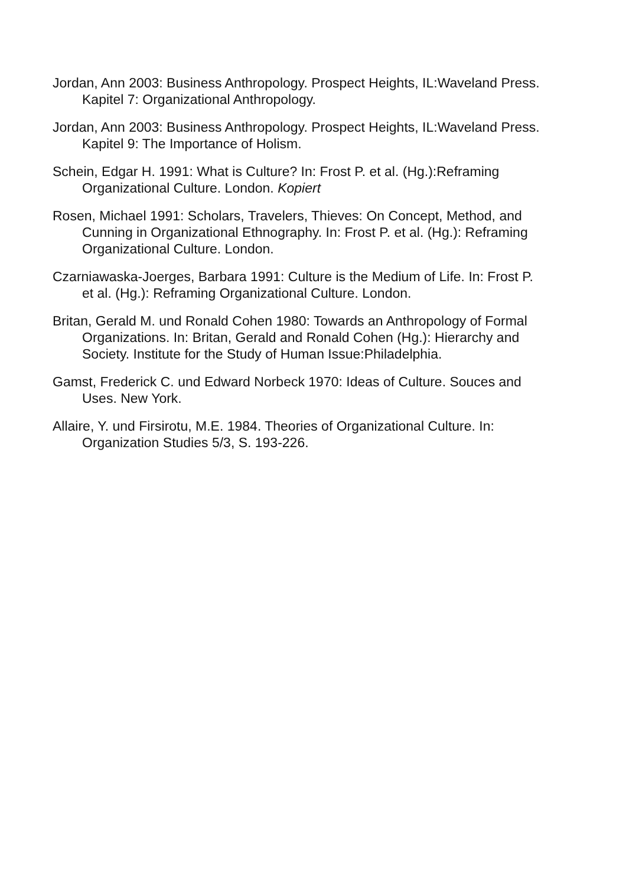Jordan, Ann 2003: Business Anthropology. Prospect Heights, IL:Waveland Press. Kapitel 7: Organizational Anthropology.
Jordan, Ann 2003: Business Anthropology. Prospect Heights, IL:Waveland Press. Kapitel 9: The Importance of Holism.
Schein, Edgar H. 1991: What is Culture? In: Frost P. et al. (Hg.):Reframing Organizational Culture. London. Kopiert
Rosen, Michael 1991: Scholars, Travelers, Thieves: On Concept, Method, and Cunning in Organizational Ethnography. In: Frost P. et al. (Hg.): Reframing Organizational Culture. London.
Czarniawaska-Joerges, Barbara 1991: Culture is the Medium of Life. In: Frost P. et al. (Hg.): Reframing Organizational Culture. London.
Britan, Gerald M. und Ronald Cohen 1980: Towards an Anthropology of Formal Organizations. In: Britan, Gerald and Ronald Cohen (Hg.): Hierarchy and Society. Institute for the Study of Human Issue:Philadelphia.
Gamst, Frederick C. und Edward Norbeck 1970: Ideas of Culture. Souces and Uses. New York.
Allaire, Y. und Firsirotu, M.E. 1984. Theories of Organizational Culture. In: Organization Studies 5/3, S. 193-226.